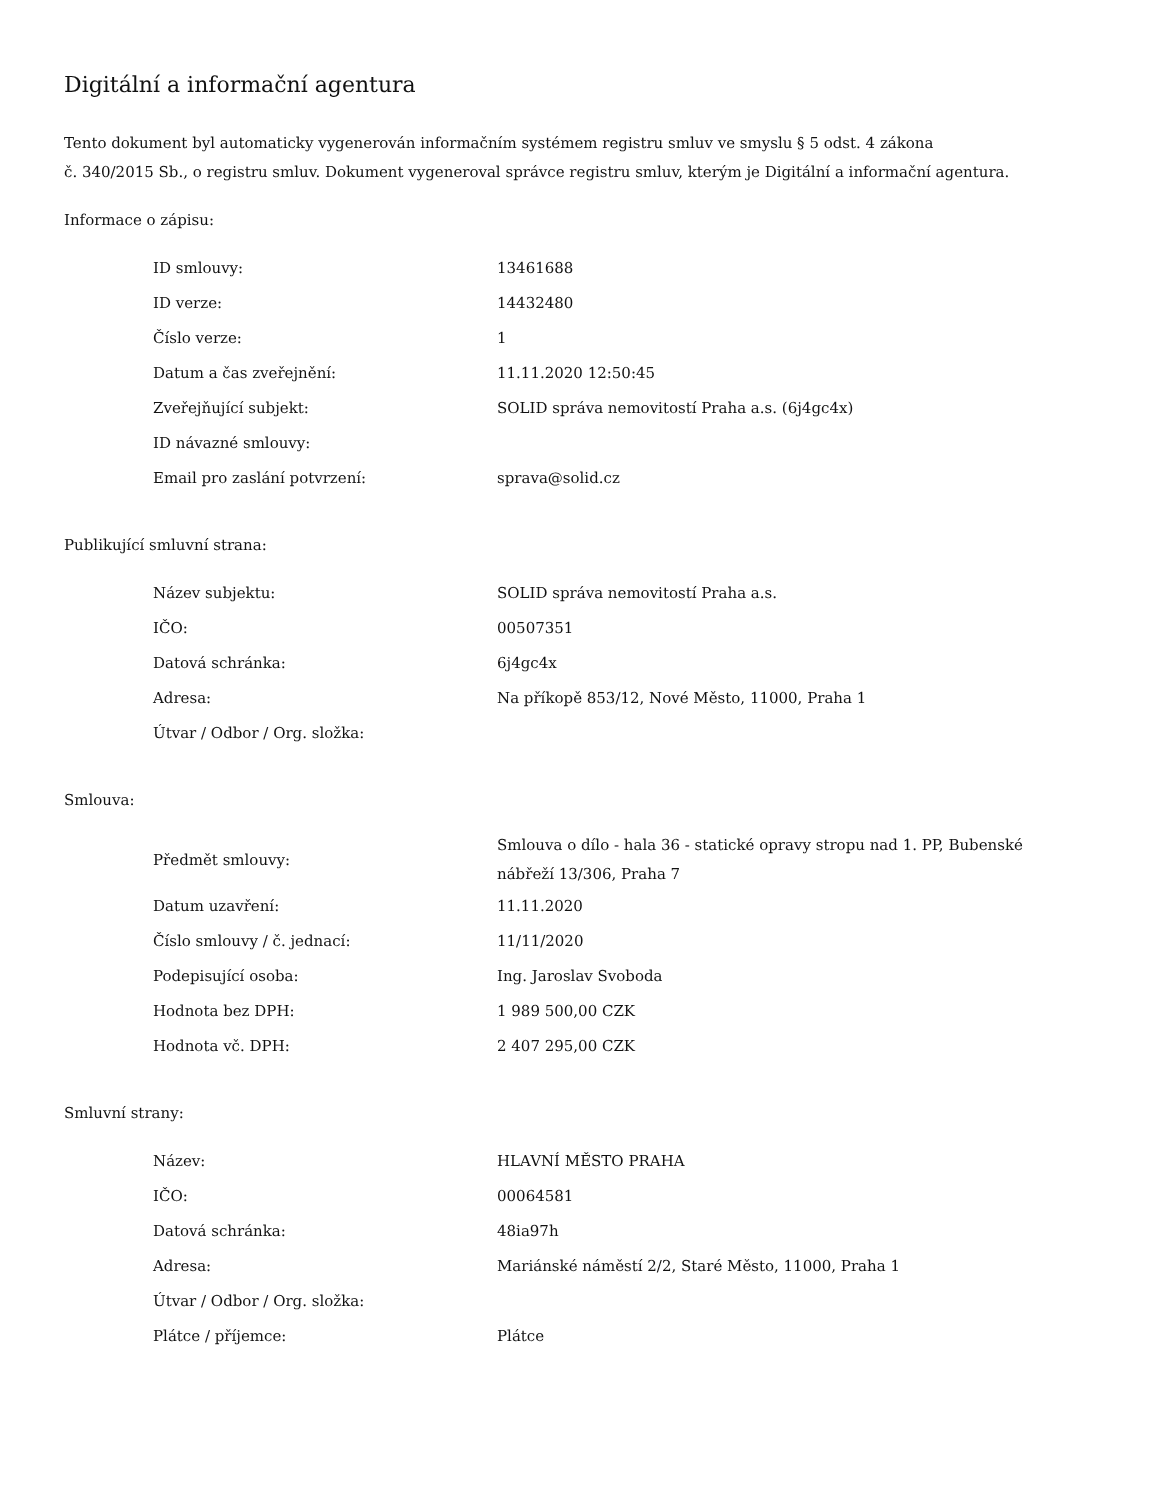Digitální a informační agentura
Tento dokument byl automaticky vygenerován informačním systémem registru smluv ve smyslu § 5 odst. 4 zákona
č. 340/2015 Sb., o registru smluv. Dokument vygeneroval správce registru smluv, kterým je Digitální a informační agentura.
Informace o zápisu:
| ID smlouvy: | 13461688 |
| ID verze: | 14432480 |
| Číslo verze: | 1 |
| Datum a čas zveřejnění: | 11.11.2020 12:50:45 |
| Zveřejňující subjekt: | SOLID správa nemovitostí Praha a.s. (6j4gc4x) |
| ID návazné smlouvy: | |
| Email pro zaslání potvrzení: | sprava@solid.cz |
Publikující smluvní strana:
| Název subjektu: | SOLID správa nemovitostí Praha a.s. |
| IČO: | 00507351 |
| Datová schránka: | 6j4gc4x |
| Adresa: | Na příkopě 853/12, Nové Město, 11000, Praha 1 |
| Útvar / Odbor / Org. složka: | |
Smlouva:
| Předmět smlouvy: | Smlouva o dílo - hala 36 - statické opravy stropu nad 1. PP, Bubenské nábřeží 13/306, Praha 7 |
| Datum uzavření: | 11.11.2020 |
| Číslo smlouvy / č. jednací: | 11/11/2020 |
| Podepisující osoba: | Ing. Jaroslav Svoboda |
| Hodnota bez DPH: | 1 989 500,00 CZK |
| Hodnota vč. DPH: | 2 407 295,00 CZK |
Smluvní strany:
| Název: | HLAVNÍ MĚSTO PRAHA |
| IČO: | 00064581 |
| Datová schránka: | 48ia97h |
| Adresa: | Mariánské náměstí 2/2, Staré Město, 11000, Praha 1 |
| Útvar / Odbor / Org. složka: | |
| Plátce / příjemce: | Plátce |